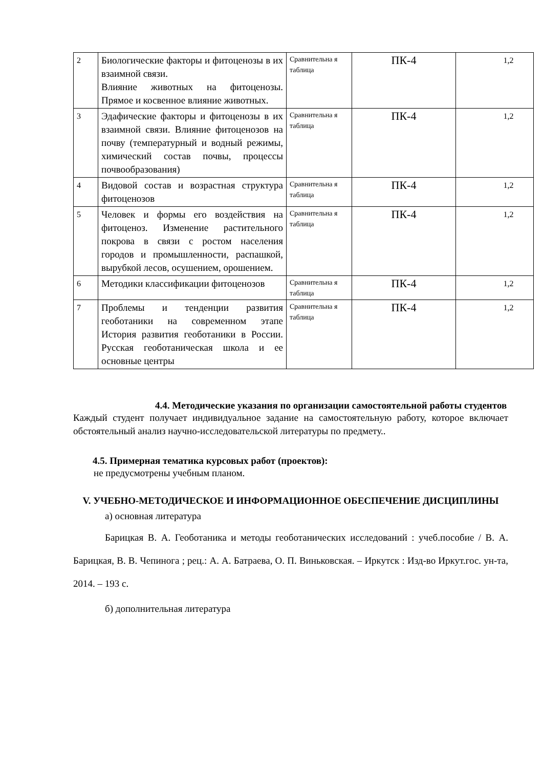| 2 | Биологические факторы и фитоценозы в их взаимной связи. Влияние животных на фитоценозы. Прямое и косвенное влияние животных. | Сравнительна я таблица | ПК-4 | 1,2 |
| 3 | Эдафические факторы и фитоценозы в их взаимной связи. Влияние фитоценозов на почву (температурный и водный режимы, химический состав почвы, процессы почвообразования) | Сравнительна я таблица | ПК-4 | 1,2 |
| 4 | Видовой состав и возрастная структура фитоценозов | Сравнительна я таблица | ПК-4 | 1,2 |
| 5 | Человек и формы его воздействия на фитоценоз. Изменение растительного покрова в связи с ростом населения городов и промышленности, распашкой, вырубкой лесов, осушением, орошением. | Сравнительна я таблица | ПК-4 | 1,2 |
| 6 | Методики классификации фитоценозов | Сравнительна я таблица | ПК-4 | 1,2 |
| 7 | Проблемы и тенденции развития геоботаники на современном этапе История развития геоботаники в России. Русская геоботаническая школа и ее основные центры | Сравнительна я таблица | ПК-4 | 1,2 |
4.4. Методические указания по организации самостоятельной работы студентов
Каждый студент получает индивидуальное задание на самостоятельную работу, которое включает обстоятельный анализ научно-исследовательской литературы по предмету..
4.5. Примерная тематика курсовых работ (проектов):
не предусмотрены учебным планом.
V. УЧЕБНО-МЕТОДИЧЕСКОЕ И ИНФОРМАЦИОННОЕ ОБЕСПЕЧЕНИЕ ДИСЦИПЛИНЫ
а) основная литература
Барицкая В. А. Геоботаника и методы геоботанических исследований : учеб.пособие / В. А. Барицкая, В. В. Чепинога ; рец.: А. А. Батраева, О. П. Виньковская. – Иркутск : Изд-во Иркут.гос. ун-та, 2014. – 193 с.
б) дополнительная литература